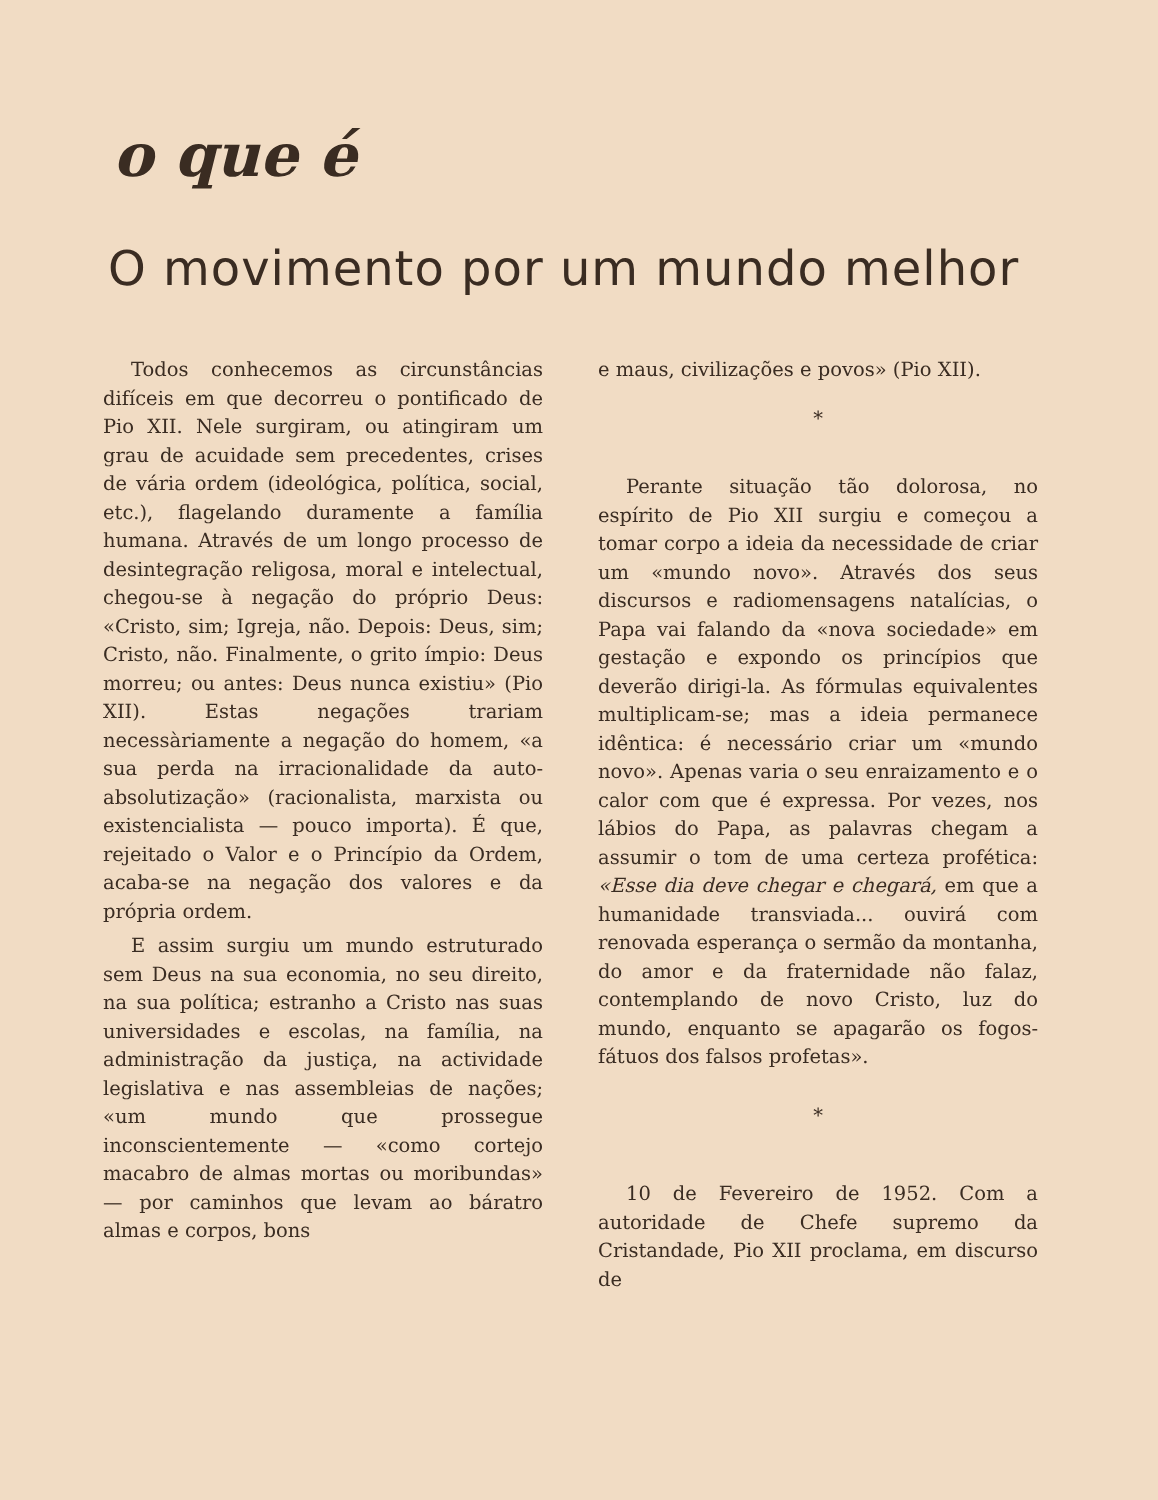o que é
O movimento por um mundo melhor
Todos conhecemos as circunstâncias difíceis em que decorreu o pontificado de Pio XII. Nele surgiram, ou atingiram um grau de acuidade sem precedentes, crises de vária ordem (ideológica, política, social, etc.), flagelando duramente a família humana. Através de um longo processo de desintegração religosa, moral e intelectual, chegou-se à negação do próprio Deus: «Cristo, sim; Igreja, não. Depois: Deus, sim; Cristo, não. Finalmente, o grito ímpio: Deus morreu; ou antes: Deus nunca existiu» (Pio XII). Estas negações trariam necessàriamente a negação do homem, «a sua perda na irracionalidade da auto-absolutização» (racionalista, marxista ou existencialista — pouco importa). É que, rejeitado o Valor e o Princípio da Ordem, acaba-se na negação dos valores e da própria ordem.
E assim surgiu um mundo estruturado sem Deus na sua economia, no seu direito, na sua política; estranho a Cristo nas suas universidades e escolas, na família, na administração da justiça, na actividade legislativa e nas assembleias de nações; «um mundo que prossegue inconscientemente — «como cortejo macabro de almas mortas ou moribundas» — por caminhos que levam ao báratro almas e corpos, bons
e maus, civilizações e povos» (Pio XII).
*
Perante situação tão dolorosa, no espírito de Pio XII surgiu e começou a tomar corpo a ideia da necessidade de criar um «mundo novo». Através dos seus discursos e radiomensagens natalícias, o Papa vai falando da «nova sociedade» em gestação e expondo os princípios que deverão dirigi-la. As fórmulas equivalentes multiplicam-se; mas a ideia permanece idêntica: é necessário criar um «mundo novo». Apenas varia o seu enraizamento e o calor com que é expressa. Por vezes, nos lábios do Papa, as palavras chegam a assumir o tom de uma certeza profética: «Esse dia deve chegar e chegará, em que a humanidade transviada... ouvirá com renovada esperança o sermão da montanha, do amor e da fraternidade não falaz, contemplando de novo Cristo, luz do mundo, enquanto se apagarão os fogos-fátuos dos falsos profetas».
*
10 de Fevereiro de 1952. Com a autoridade de Chefe supremo da Cristandade, Pio XII proclama, em discurso de
Fundação Cuidar o Futuro